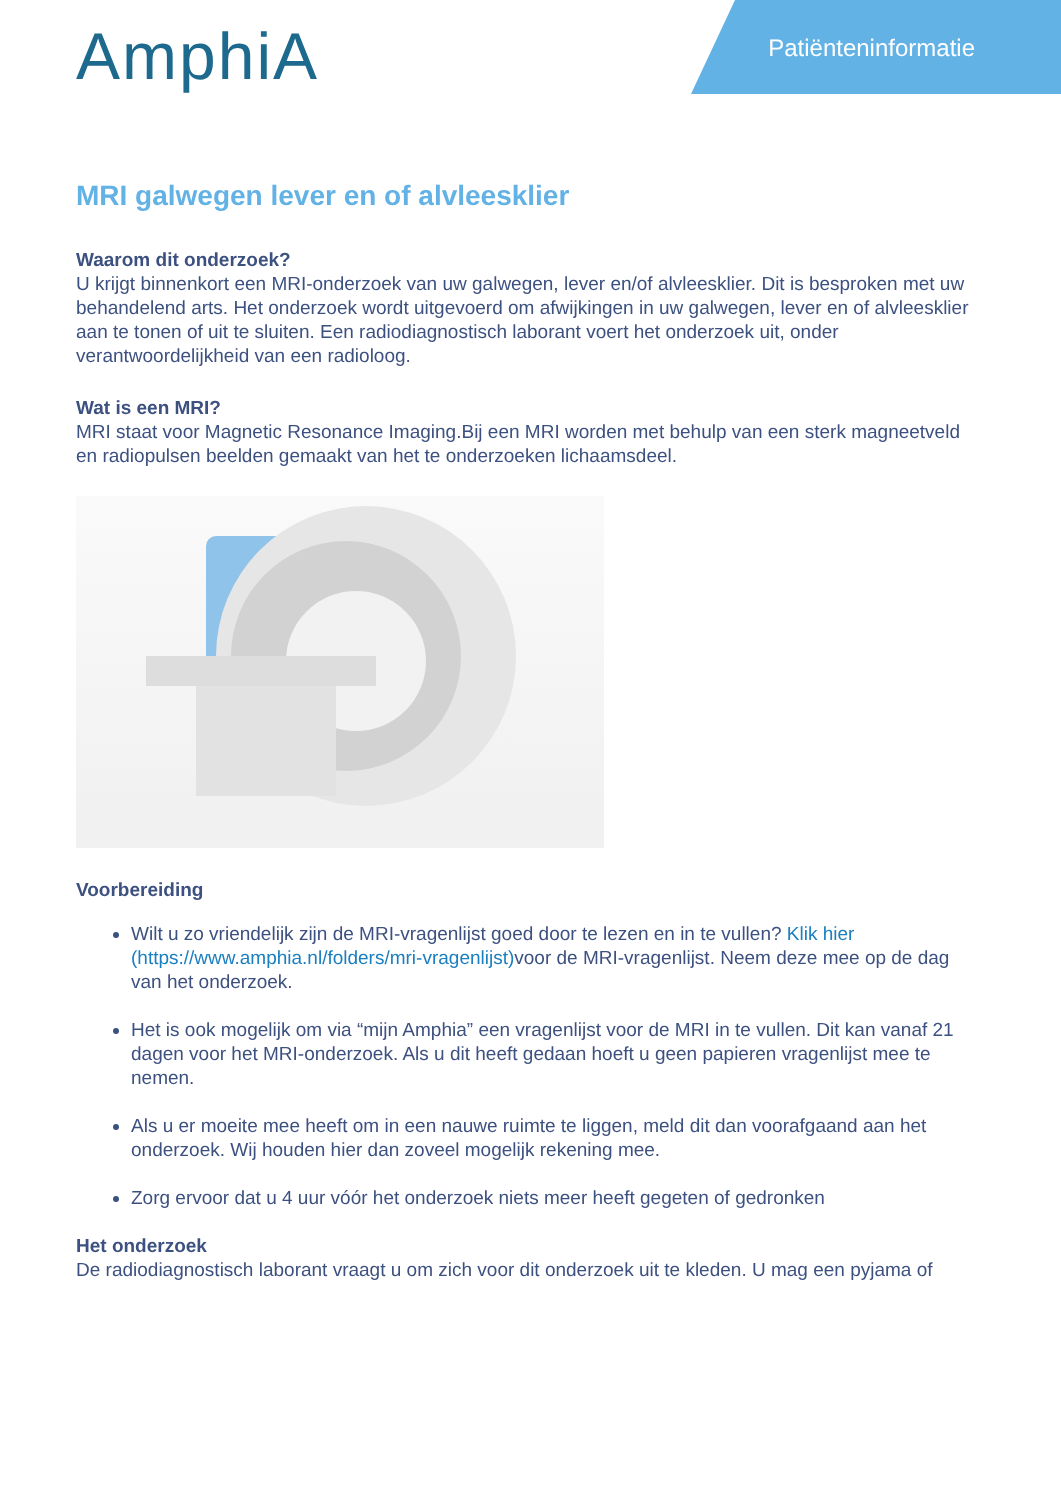AmphiA
Patiënteninformatie
MRI galwegen lever en of alvleesklier
Waarom dit onderzoek?
U krijgt binnenkort een MRI-onderzoek van uw galwegen, lever en/of alvleesklier. Dit is besproken met uw behandelend arts. Het onderzoek wordt uitgevoerd om afwijkingen in uw galwegen, lever en of alvleesklier aan te tonen of uit te sluiten. Een radiodiagnostisch laborant voert het onderzoek uit, onder verantwoordelijkheid van een radioloog.
Wat is een MRI?
MRI staat voor Magnetic Resonance Imaging.Bij een MRI worden met behulp van een sterk magneetveld en radiopulsen beelden gemaakt van het te onderzoeken lichaamsdeel.
Voorbereiding
Wilt u zo vriendelijk zijn de MRI-vragenlijst goed door te lezen en in te vullen? Klik hier (https://www.amphia.nl/folders/mri-vragenlijst) voor de MRI-vragenlijst. Neem deze mee op de dag van het onderzoek.
Het is ook mogelijk om via “mijn Amphia” een vragenlijst voor de MRI in te vullen. Dit kan vanaf 21 dagen voor het MRI-onderzoek. Als u dit heeft gedaan hoeft u geen papieren vragenlijst mee te nemen.
Als u er moeite mee heeft om in een nauwe ruimte te liggen, meld dit dan voorafgaand aan het onderzoek. Wij houden hier dan zoveel mogelijk rekening mee.
Zorg ervoor dat u 4 uur vóór het onderzoek niets meer heeft gegeten of gedronken
Het onderzoek
De radiodiagnostisch laborant vraagt u om zich voor dit onderzoek uit te kleden. U mag een pyjama of